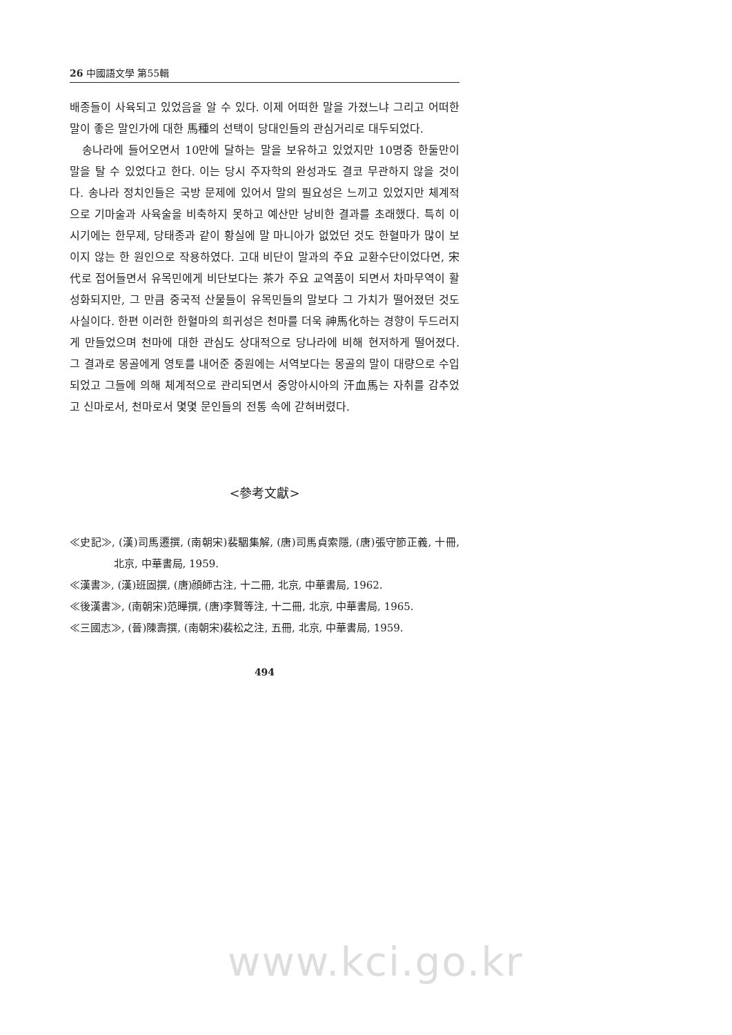26 中國語文學 第55輯
배종들이 사육되고 있었음을 알 수 있다. 이제 어떠한 말을 가졌느냐 그리고 어떠한 말이 좋은 말인가에 대한 馬種의 선택이 당대인들의 관심거리로 대두되었다.
송나라에 들어오면서 10만에 달하는 말을 보유하고 있었지만 10명중 한둘만이 말을 탈 수 있었다고 한다. 이는 당시 주자학의 완성과도 결코 무관하지 않을 것이다. 송나라 정치인들은 국방 문제에 있어서 말의 필요성은 느끼고 있었지만 체계적으로 기마술과 사육술을 비축하지 못하고 예산만 낭비한 결과를 초래했다. 특히 이 시기에는 한무제, 당태종과 같이 황실에 말 마니아가 없었던 것도 한혈마가 많이 보이지 않는 한 원인으로 작용하였다. 고대 비단이 말과의 주요 교환수단이었다면, 宋代로 접어들면서 유목민에게 비단보다는 茶가 주요 교역품이 되면서 차마무역이 활성화되지만, 그 만큼 중국적 산물들이 유목민들의 말보다 그 가치가 떨어졌던 것도 사실이다. 한편 이러한 한혈마의 희귀성은 천마를 더욱 神馬化하는 경향이 두드러지게 만들었으며 천마에 대한 관심도 상대적으로 당나라에 비해 현저하게 떨어졌다. 그 결과로 몽골에게 영토를 내어준 중원에는 서역보다는 몽골의 말이 대량으로 수입되었고 그들에 의해 체계적으로 관리되면서 중앙아시아의 汗血馬는 자취를 감추었고 신마로서, 천마로서 몇몇 문인들의 전통 속에 갇혀버렸다.
<參考文獻>
≪史記≫, (漢)司馬遷撰, (南朝宋)裴駰集解, (唐)司馬貞索隱, (唐)張守節正義, 十冊, 北京, 中華書局, 1959.
≪漢書≫, (漢)班固撰, (唐)顔師古注, 十二冊, 北京, 中華書局, 1962.
≪後漢書≫, (南朝宋)范曄撰, (唐)李賢等注, 十二冊, 北京, 中華書局, 1965.
≪三國志≫, (晉)陳壽撰, (南朝宋)裴松之注, 五冊, 北京, 中華書局, 1959.
494
www.kci.go.kr